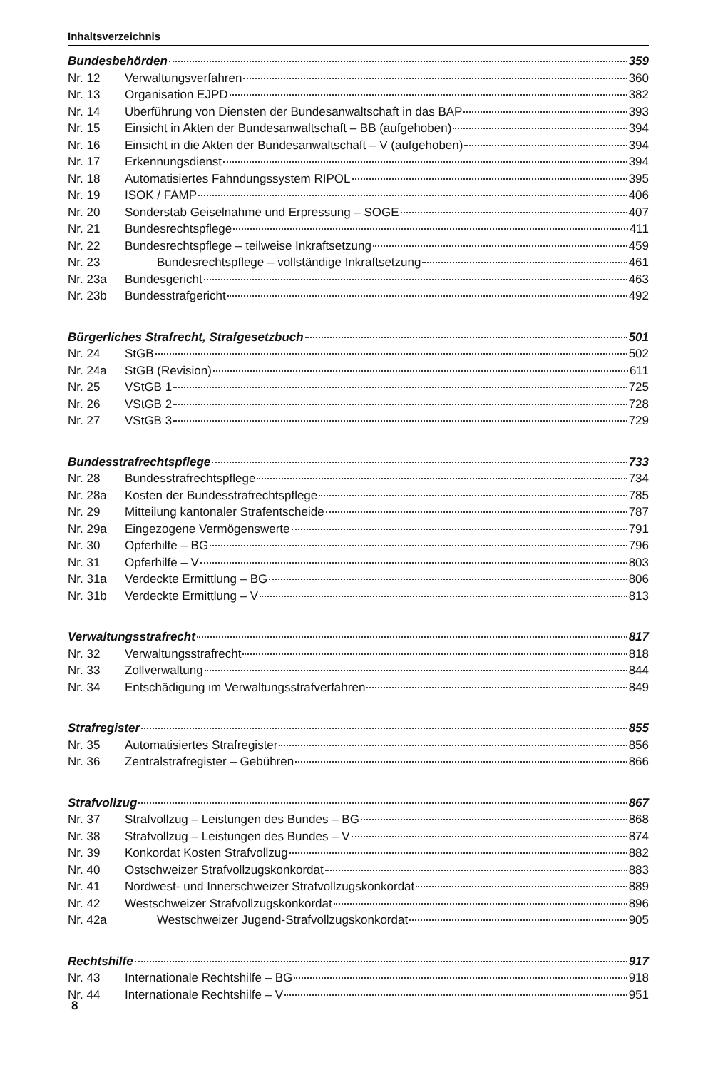Inhaltsverzeichnis
Bundesbehörden 359
Nr. 12 Verwaltungsverfahren 360
Nr. 13 Organisation EJPD 382
Nr. 14 Überführung von Diensten der Bundesanwaltschaft in das BAP 393
Nr. 15 Einsicht in Akten der Bundesanwaltschaft – BB (aufgehoben) 394
Nr. 16 Einsicht in die Akten der Bundesanwaltschaft – V (aufgehoben) 394
Nr. 17 Erkennungsdienst 394
Nr. 18 Automatisiertes Fahndungssystem RIPOL 395
Nr. 19 ISOK / FAMP 406
Nr. 20 Sonderstab Geiselnahme und Erpressung – SOGE 407
Nr. 21 Bundesrechtspflege 411
Nr. 22 Bundesrechtspflege – teilweise Inkraftsetzung 459
Nr. 23 Bundesrechtspflege – vollständige Inkraftsetzung 461
Nr. 23a Bundesgericht 463
Nr. 23b Bundesstrafgericht 492
Bürgerliches Strafrecht, Strafgesetzbuch 501
Nr. 24 StGB 502
Nr. 24a StGB (Revision) 611
Nr. 25 VStGB 1 725
Nr. 26 VStGB 2 728
Nr. 27 VStGB 3 729
Bundesstrafrechtspflege 733
Nr. 28 Bundesstrafrechtspflege 734
Nr. 28a Kosten der Bundesstrafrechtspflege 785
Nr. 29 Mitteilung kantonaler Strafentscheide 787
Nr. 29a Eingezogene Vermögenswerte 791
Nr. 30 Opferhilfe – BG 796
Nr. 31 Opferhilfe – V 803
Nr. 31a Verdeckte Ermittlung – BG 806
Nr. 31b Verdeckte Ermittlung – V 813
Verwaltungsstrafrecht 817
Nr. 32 Verwaltungsstrafrecht 818
Nr. 33 Zollverwaltung 844
Nr. 34 Entschädigung im Verwaltungsstrafverfahren 849
Strafregister 855
Nr. 35 Automatisiertes Strafregister 856
Nr. 36 Zentralstrafregister – Gebühren 866
Strafvollzug 867
Nr. 37 Strafvollzug – Leistungen des Bundes – BG 868
Nr. 38 Strafvollzug – Leistungen des Bundes – V 874
Nr. 39 Konkordat Kosten Strafvollzug 882
Nr. 40 Ostschweizer Strafvollzugskonkordat 883
Nr. 41 Nordwest- und Innerschweizer Strafvollzugskonkordat 889
Nr. 42 Westschweizer Strafvollzugskonkordat 896
Nr. 42a Westschweizer Jugend-Strafvollzugskonkordat 905
Rechtshilfe 917
Nr. 43 Internationale Rechtshilfe – BG 918
Nr. 44 Internationale Rechtshilfe – V 951
8